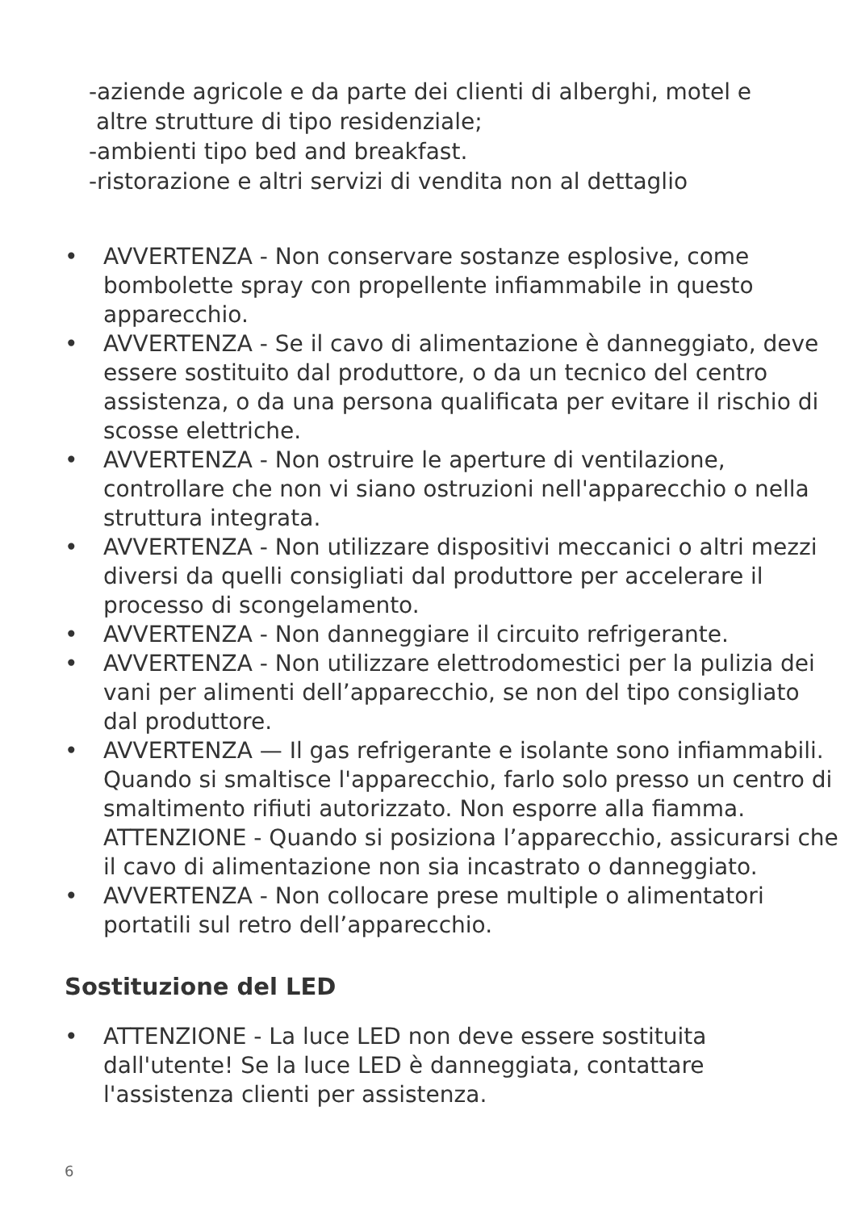-aziende agricole e da parte dei clienti di alberghi, motel e
altre strutture di tipo residenziale;
-ambienti tipo bed and breakfast.
-ristorazione e altri servizi di vendita non al dettaglio
• AVVERTENZA - Non conservare sostanze esplosive, come bombolette spray con propellente infiammabile in questo apparecchio.
• AVVERTENZA - Se il cavo di alimentazione è danneggiato, deve essere sostituito dal produttore, o da un tecnico del centro assistenza, o da una persona qualificata per evitare il rischio di scosse elettriche.
• AVVERTENZA - Non ostruire le aperture di ventilazione, controllare che non vi siano ostruzioni nell'apparecchio o nella struttura integrata.
• AVVERTENZA - Non utilizzare dispositivi meccanici o altri mezzi diversi da quelli consigliati dal produttore per accelerare il processo di scongelamento.
• AVVERTENZA - Non danneggiare il circuito refrigerante.
• AVVERTENZA - Non utilizzare elettrodomestici per la pulizia dei vani per alimenti dell’apparecchio, se non del tipo consigliato dal produttore.
• AVVERTENZA — Il gas refrigerante e isolante sono infiammabili. Quando si smaltisce l'apparecchio, farlo solo presso un centro di smaltimento rifiuti autorizzato. Non esporre alla fiamma. ATTENZIONE - Quando si posiziona l’apparecchio, assicurarsi che il cavo di alimentazione non sia incastrato o danneggiato.
• AVVERTENZA - Non collocare prese multiple o alimentatori portatili sul retro dell’apparecchio.
Sostituzione del LED
• ATTENZIONE - La luce LED non deve essere sostituita dall'utente! Se la luce LED è danneggiata, contattare l'assistenza clienti per assistenza.
6